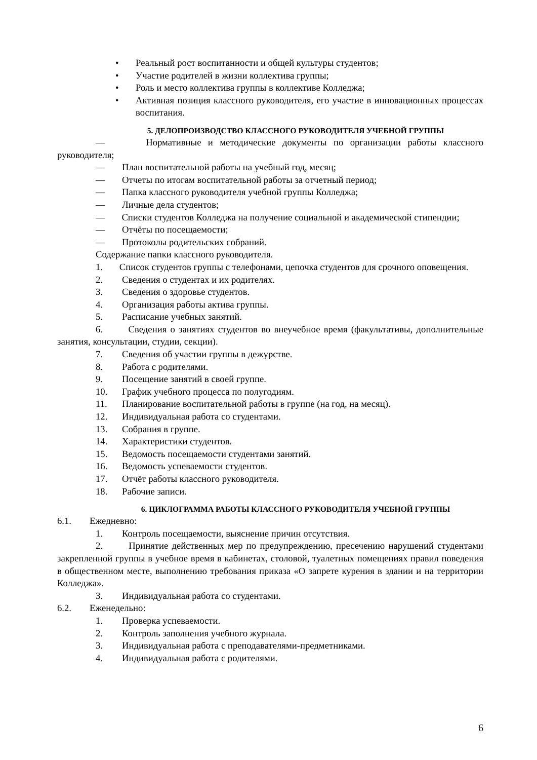• Реальный рост воспитанности и общей культуры студентов;
• Участие родителей в жизни коллектива группы;
• Роль и место коллектива группы в коллективе Колледжа;
• Активная позиция классного руководителя, его участие в инновационных процессах воспитания.
5. ДЕЛОПРОИЗВОДСТВО КЛАССНОГО РУКОВОДИТЕЛЯ УЧЕБНОЙ ГРУППЫ
— Нормативные и методические документы по организации работы классного руководителя;
— План воспитательной работы на учебный год, месяц;
— Отчеты по итогам воспитательной работы за отчетный период;
— Папка классного руководителя учебной группы Колледжа;
— Личные дела студентов;
— Списки студентов Колледжа на получение социальной и академической стипендии;
— Отчёты по посещаемости;
— Протоколы родительских собраний.
Содержание папки классного руководителя.
1. Список студентов группы с телефонами, цепочка студентов для срочного оповещения.
2. Сведения о студентах и их родителях.
3. Сведения о здоровье студентов.
4. Организация работы актива группы.
5. Расписание учебных занятий.
6. Сведения о занятиях студентов во внеучебное время (факультативы, дополнительные занятия, консультации, студии, секции).
7. Сведения об участии группы в дежурстве.
8. Работа с родителями.
9. Посещение занятий в своей группе.
10. График учебного процесса по полугодиям.
11. Планирование воспитательной работы в группе (на год, на месяц).
12. Индивидуальная работа со студентами.
13. Собрания в группе.
14. Характеристики студентов.
15. Ведомость посещаемости студентами занятий.
16. Ведомость успеваемости студентов.
17. Отчёт работы классного руководителя.
18. Рабочие записи.
6. ЦИКЛОГРАММА РАБОТЫ КЛАССНОГО РУКОВОДИТЕЛЯ УЧЕБНОЙ ГРУППЫ
6.1. Ежедневно:
1. Контроль посещаемости, выяснение причин отсутствия.
2. Принятие действенных мер по предупреждению, пресечению нарушений студентами закрепленной группы в учебное время в кабинетах, столовой, туалетных помещениях правил поведения в общественном месте, выполнению требования приказа «О запрете курения в здании и на территории Колледжа».
3. Индивидуальная работа со студентами.
6.2. Еженедельно:
1. Проверка успеваемости.
2. Контроль заполнения учебного журнала.
3. Индивидуальная работа с преподавателями-предметниками.
4. Индивидуальная работа с родителями.
6